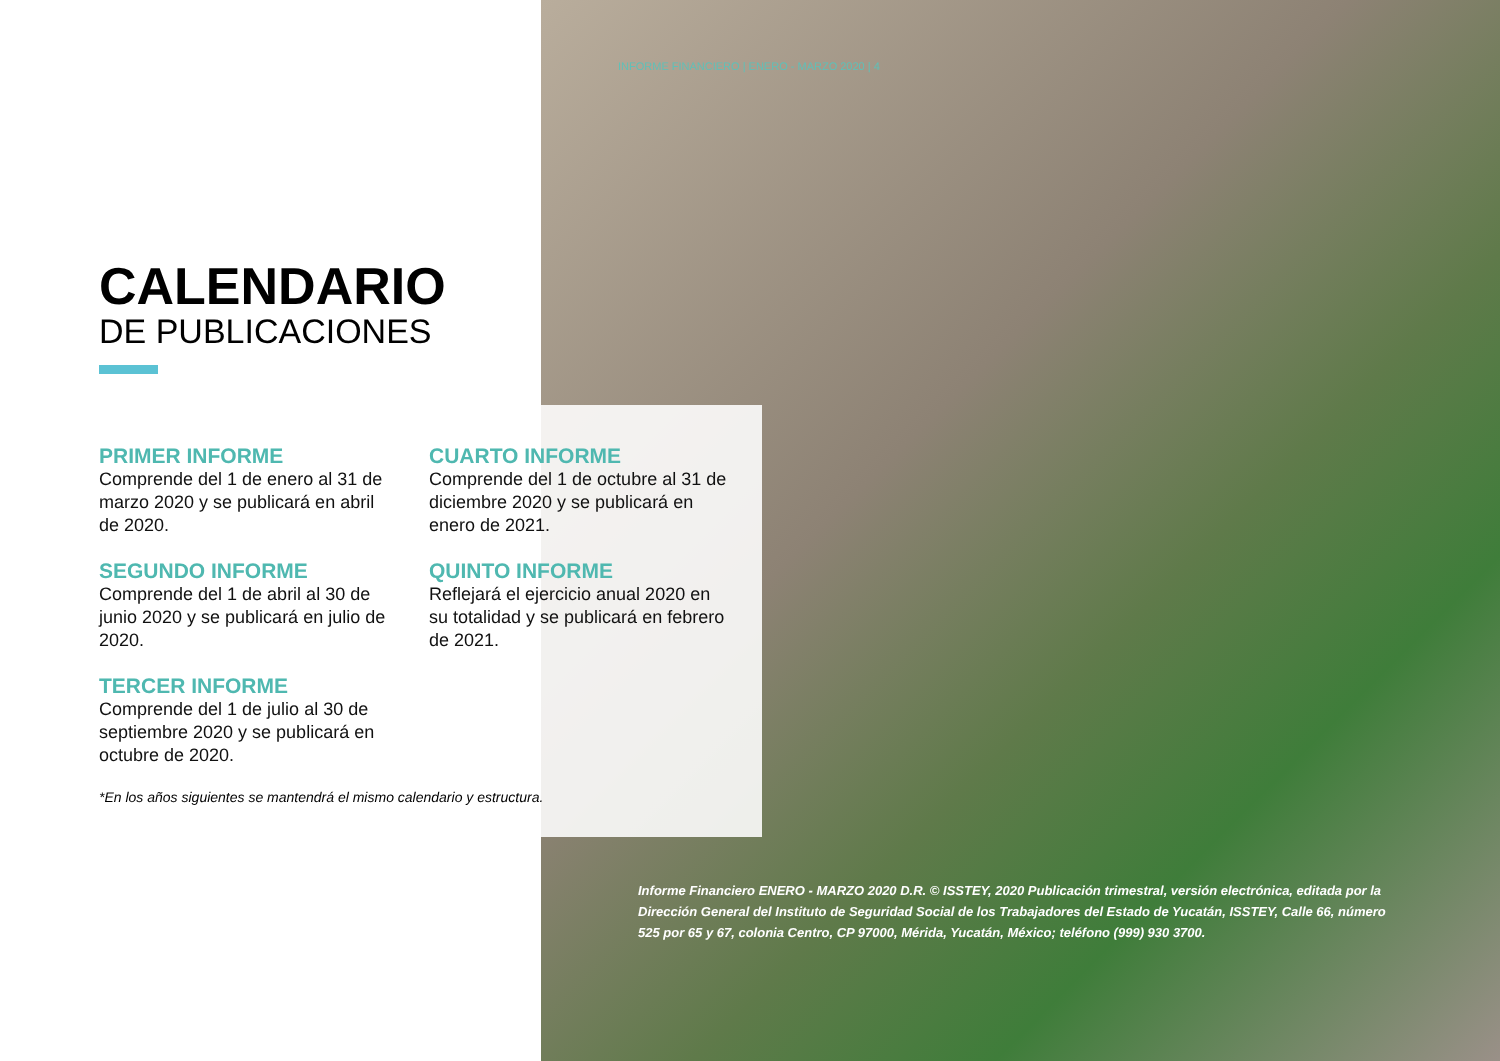INFORME FINANCIERO | ENERO - MARZO 2020 | 4
CALENDARIO
DE PUBLICACIONES
PRIMER INFORME
Comprende del 1 de enero al 31 de marzo 2020 y se publicará en abril de 2020.
SEGUNDO INFORME
Comprende del 1 de abril al 30 de junio 2020 y se publicará en julio de 2020.
TERCER INFORME
Comprende del 1 de julio al 30 de septiembre 2020 y se publicará en octubre de 2020.
CUARTO INFORME
Comprende del 1 de octubre al 31 de diciembre 2020 y se publicará en enero de 2021.
QUINTO INFORME
Reflejará el ejercicio anual 2020 en su totalidad y se publicará en febrero de 2021.
*En los años siguientes se mantendrá el mismo calendario y estructura.
Informe Financiero ENERO - MARZO 2020 D.R. © ISSTEY, 2020 Publicación trimestral, versión electrónica, editada por la Dirección General del Instituto de Seguridad Social de los Trabajadores del Estado de Yucatán, ISSTEY, Calle 66, número 525 por 65 y 67, colonia Centro, CP 97000, Mérida, Yucatán, México; teléfono (999) 930 3700.